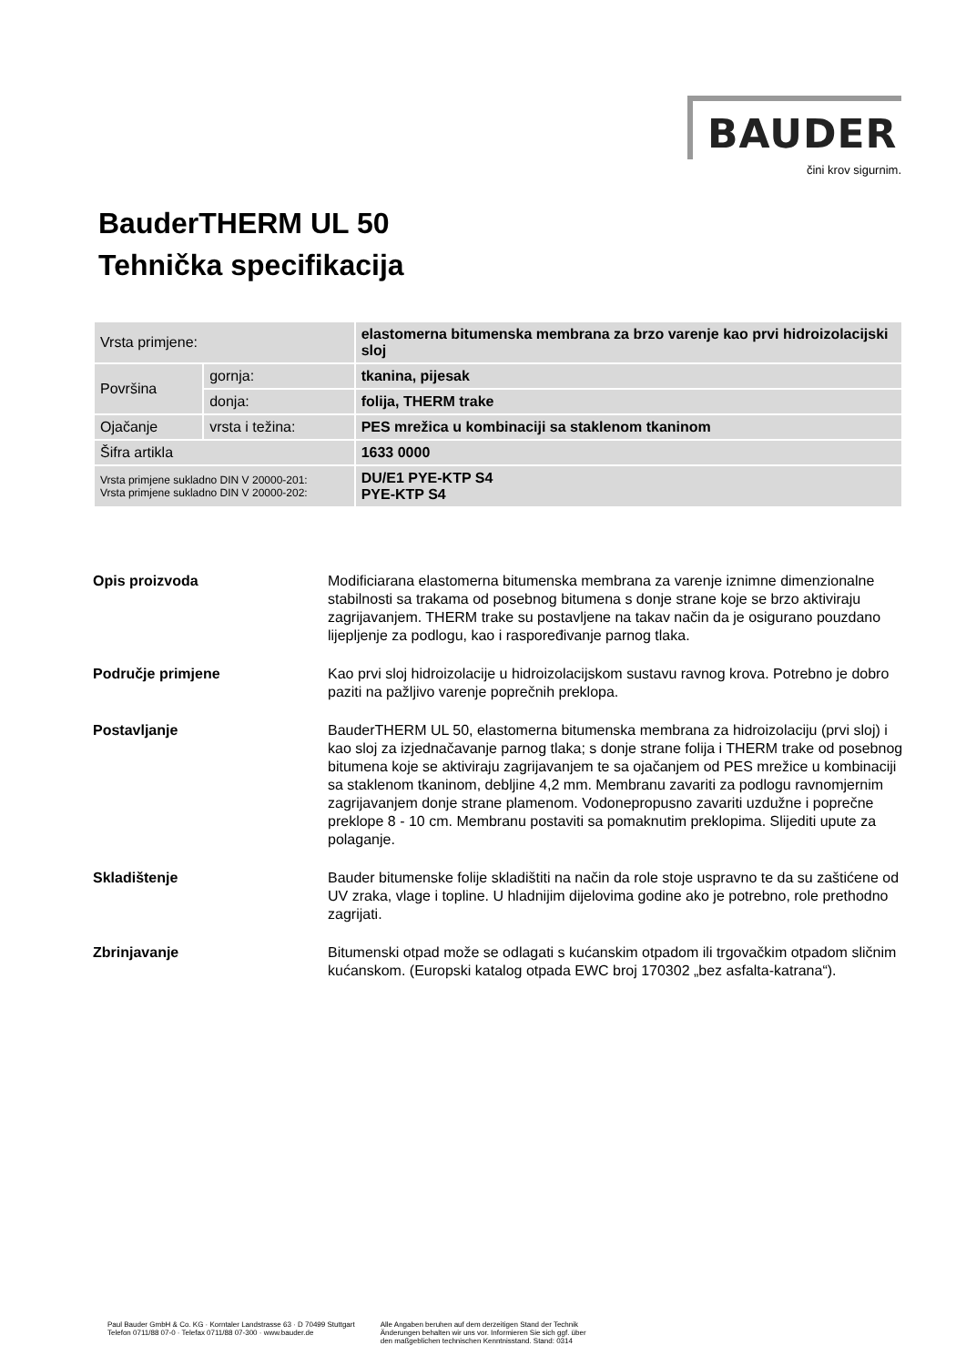BAUDER
čini krov sigurnim.
BauderTHERM UL 50
Tehnička specifikacija
| Vrsta primjene: | | elastomerna bitumenska membrana za brzo varenje kao prvi hidroizolacijski sloj |
| Površina | gornja: | tkanina, pijesak |
| | donja: | folija, THERM trake |
| Ojačanje | vrsta i težina: | PES mrežica u kombinaciji sa staklenom tkaninom |
| Šifra artikla | | 1633 0000 |
| Vrsta primjene sukladno DIN V 20000-201: Vrsta primjene sukladno DIN V 20000-202: | | DU/E1 PYE-KTP S4 PYE-KTP S4 |
Opis proizvoda Modificiarana elastomerna bitumenska membrana za varenje iznimne dimenzionalne stabilnosti sa trakama od posebnog bitumena s donje strane koje se brzo aktiviraju zagrijavanjem. THERM trake su postavljene na takav način da je osigurano pouzdano lijepljenje za podlogu, kao i raspoređivanje parnog tlaka.
Područje primjene Kao prvi sloj hidroizolacije u hidroizolacijskom sustavu ravnog krova. Potrebno je dobro paziti na pažljivo varenje poprečnih preklopa.
Postavljanje BauderTHERM UL 50, elastomerna bitumenska membrana za hidroizolaciju (prvi sloj) i kao sloj za izjednačavanje parnog tlaka; s donje strane folija i THERM trake od posebnog bitumena koje se aktiviraju zagrijavanjem te sa ojačanjem od PES mrežice u kombinaciji sa staklenom tkaninom, debljine 4,2 mm. Membranu zavariti za podlogu ravnomjernim zagrijavanjem donje strane plamenom. Vodonepropusno zavariti uzdužne i poprečne preklope 8 - 10 cm. Membranu postaviti sa pomaknutim preklopima. Slijediti upute za polaganje.
Skladištenje Bauder bitumenske folije skladištiti na način da role stoje uspravno te da su zaštićene od UV zraka, vlage i topline. U hladnijim dijelovima godine ako je potrebno, role prethodno zagrijati.
Zbrinjavanje Bitumenski otpad može se odlagati s kućanskim otpadom ili trgovačkim otpadom sličnim kućanskom. (Europski katalog otpada EWC broj 170302 „bez asfalta-katrana“).
Paul Bauder GmbH & Co. KG · Korntaler Landstrasse 63 · D 70499 Stuttgart
Telefon 0711/88 07-0 · Telefax 0711/88 07-300 · www.bauder.de
Alle Angaben beruhen auf dem derzeitigen Stand der Technik
Änderungen behalten wir uns vor. Informieren Sie sich ggf. über
den maßgeblichen technischen Kenntnisstand. Stand: 0314